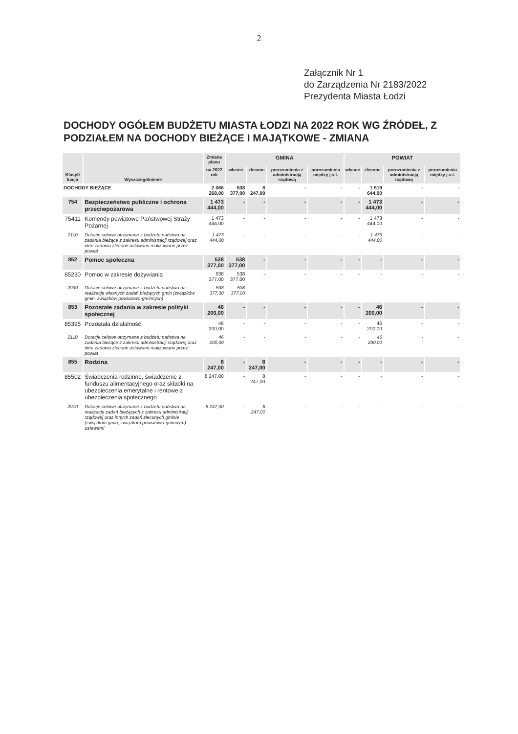2
Załącznik Nr 1
do Zarządzenia Nr 2183/2022
Prezydenta Miasta Łodzi
DOCHODY OGÓŁEM BUDŻETU MIASTA ŁODZI NA 2022 ROK WG ŹRÓDEŁ, Z PODZIAŁEM NA DOCHODY BIEŻĄCE I MAJĄTKOWE - ZMIANA
| Klasyfi kacja | Wyszczególnienie | Zmiana planu | GMINA | | | | POWIAT | | | |
| --- | --- | --- | --- | --- | --- | --- | --- | --- | --- | --- |
| | | na 2022 rok | własne | zlecone | porozumienia z administracją rządową | porozumienia między j.s.t. | własne | zlecone | porozumienia z administracją rządową | porozumienia między j.s.t. |
| DOCHODY BIEŻĄCE | | 2 066 268,00 | 538 377,00 | 8 247,00 | - | - | - | 1 519 644,00 | - | - |
| 754 | Bezpieczeństwo publiczne i ochrona przeciwpożarowa | 1 473 444,00 | - | - | - | - | - | 1 473 444,00 | - | - |
| 75411 | Komendy powiatowe Państwowej Straży Pożarnej | 1 473 444,00 | - | - | - | - | - | 1 473 444,00 | - | - |
| 2110 | Dotacje celowe otrzymane z budżetu państwa na zadania bieżące z zakresu administracji rządowej oraz inne zadania zlecone ustawami realizowane przez powiat | 1 473 444,00 | - | - | - | - | - | 1 473 444,00 | - | - |
| 852 | Pomoc społeczna | 538 377,00 | 538 377,00 | - | - | - | - | - | - | - |
| 85230 | Pomoc w zakresie dożywiania | 538 377,00 | 538 377,00 | - | - | - | - | - | - | - |
| 2030 | Dotacje celowe otrzymane z budżetu państwa na realizację własnych zadań bieżących gmin (związków gmin, związków powiatowo-gminnych) | 538 377,00 | 538 377,00 | - | - | - | - | - | - | - |
| 853 | Pozostałe zadania w zakresie polityki społecznej | 46 200,00 | - | - | - | - | - | 46 200,00 | - | - |
| 85395 | Pozostała działalność | 46 200,00 | - | - | - | - | - | 46 200,00 | - | - |
| 2110 | Dotacje celowe otrzymane z budżetu państwa na zadania bieżące z zakresu administracji rządowej oraz inne zadania zlecone ustawami realizowane przez powiat | 46 200,00 | - | - | - | - | - | 46 200,00 | - | - |
| 855 | Rodzina | 8 247,00 | - | 8 247,00 | - | - | - | - | - | - |
| 85502 | Świadczenia rodzinne, świadczenie z funduszu alimentacyjnego oraz składki na ubezpieczenia emerytalne i rentowe z ubezpieczenia społecznego | 8 247,00 | - | 8 247,00 | - | - | - | - | - | - |
| 2010 | Dotacje celowe otrzymane z budżetu państwa na realizację zadań bieżących z zakresu administracji rządowej oraz innych zadań zleconych gminie (związkom gmin, związkom powiatowo-gminnym) ustawami | 8 247,00 | - | 8 247,00 | - | - | - | - | - | - |